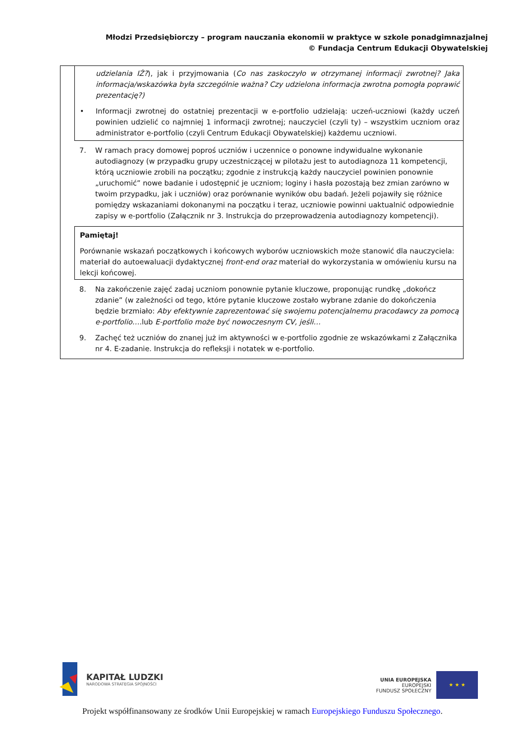Młodzi Przedsiębiorczy – program nauczania ekonomii w praktyce w szkole ponadgimnazjalnej
© Fundacja Centrum Edukacji Obywatelskiej
udzielania IŻ?), jak i przyjmowania (Co nas zaskoczyło w otrzymanej informacji zwrotnej? Jaka informacja/wskazówka była szczególnie ważna? Czy udzielona informacja zwrotna pomogła poprawić prezentację?)
• Informacji zwrotnej do ostatniej prezentacji w e-portfolio udzielają: uczeń-uczniowi (każdy uczeń powinien udzielić co najmniej 1 informacji zwrotnej; nauczyciel (czyli ty) – wszystkim uczniom oraz administrator e-portfolio (czyli Centrum Edukacji Obywatelskiej) każdemu uczniowi.
7. W ramach pracy domowej poproś uczniów i uczennice o ponowne indywidualne wykonanie autodiagnozy (w przypadku grupy uczestniczącej w pilotażu jest to autodiagnoza 11 kompetencji, którą uczniowie zrobili na początku; zgodnie z instrukcją każdy nauczyciel powinien ponownie „uruchomić” nowe badanie i udostępnić je uczniom; loginy i hasła pozostają bez zmian zarówno w twoim przypadku, jak i uczniów) oraz porównanie wyników obu badań. Jeżeli pojawiły się różnice pomiędzy wskazaniami dokonanymi na początku i teraz, uczniowie powinni uaktualnić odpowiednie zapisy w e-portfolio (Załącznik nr 3. Instrukcja do przeprowadzenia autodiagnozy kompetencji).
Pamiętaj!
Porównanie wskazań początkowych i końcowych wyborów uczniowskich może stanowić dla nauczyciela: materiał do autoewaluacji dydaktycznej front-end oraz materiał do wykorzystania w omówieniu kursu na lekcji końcowej.
8. Na zakończenie zajęć zadaj uczniom ponownie pytanie kluczowe, proponując rundkę „dokończ zdanie” (w zależności od tego, które pytanie kluczowe zostało wybrane zdanie do dokończenia będzie brzmiało: Aby efektywnie zaprezentować się swojemu potencjalnemu pracodawcy za pomocą e-portfolio…. lub E-portfolio może być nowoczesnym CV, jeśli…
9. Zachęć też uczniów do znanej już im aktywności w e-portfolio zgodnie ze wskazówkami z Załącznika nr 4. E-zadanie. Instrukcja do refleksji i notatek w e-portfolio.
KAPITAŁ LUDZKI
NARODOWA STRATEGIA SPÓJNOŚCI
UNIA EUROPEJSKA
EUROPEJSKI
FUNDUSZ SPOŁECZNY
★ ★ ★
Projekt współfinansowany ze środków Unii Europejskiej w ramach Europejskiego Funduszu Społecznego.